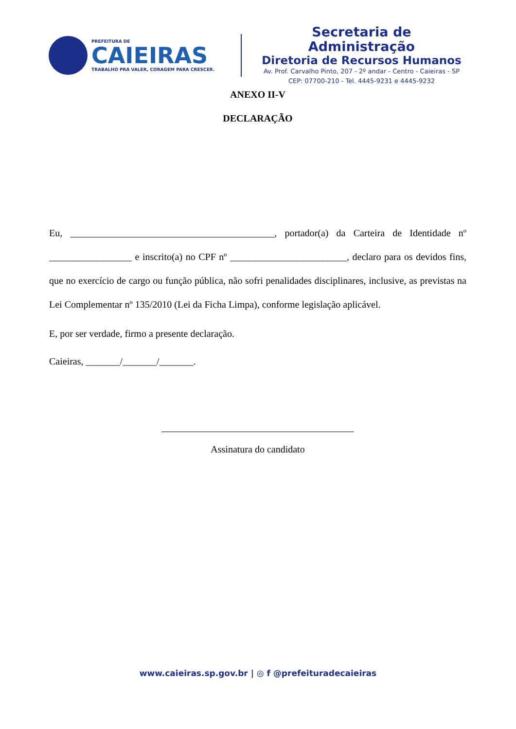PREFEITURA DE
CAIEIRAS
TRABALHO PRA VALER, CORAGEM PARA CRESCER.
Secretaria de Administração
Diretoria de Recursos Humanos
Av. Prof. Carvalho Pinto, 207 - 2º andar - Centro - Caieiras - SP
CEP: 07700-210 - Tel. 4445-9231 e 4445-9232
ANEXO II-V
DECLARAÇÃO
Eu, __________________________________________, portador(a) da Carteira de Identidade nº _________________ e inscrito(a) no CPF nº ________________________, declaro para os devidos fins, que no exercício de cargo ou função pública, não sofri penalidades disciplinares, inclusive, as previstas na Lei Complementar nº 135/2010 (Lei da Ficha Limpa), conforme legislação aplicável.
E, por ser verdade, firmo a presente declaração.
Caieiras, _______/_______/_______.
Assinatura do candidato
www.caieiras.sp.gov.br | ◎ f @prefeituradecaieiras